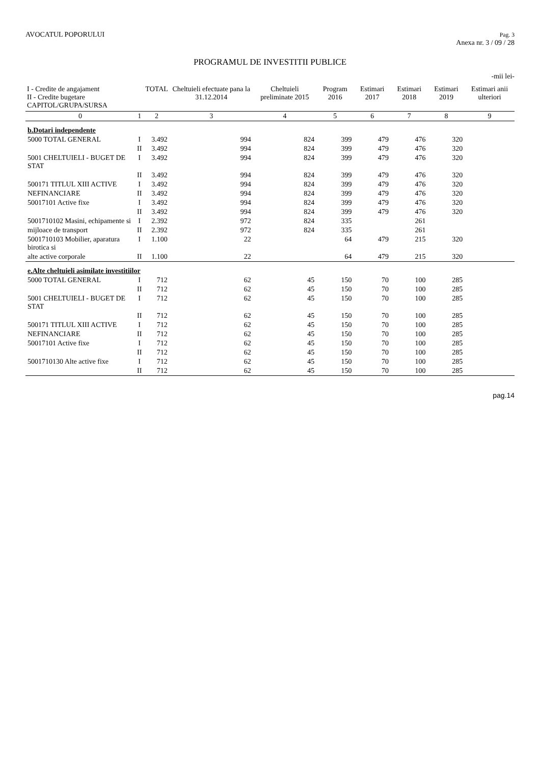AVOCATUL POPORULUI
Pag. 3
Anexa nr. 3 / 09 / 28
PROGRAMUL DE INVESTITII PUBLICE
-mii lei-
| I - Credite de angajament II - Credite bugetare CAPITOL/GRUPA/SURSA | | TOTAL | Cheltuieli efectuate pana la 31.12.2014 | Cheltuieli preliminate 2015 | Program 2016 | Estimari 2017 | Estimari 2018 | Estimari 2019 | Estimari anii ulteriori |
| --- | --- | --- | --- | --- | --- | --- | --- | --- | --- |
| 0 | 1 | 2 | 3 | 4 | 5 | 6 | 7 | 8 | 9 |
| b.Dotari independente | | | | | | | | | |
| 5000 TOTAL GENERAL | I | 3.492 | 994 | 824 | 399 | 479 | 476 | 320 | |
| | II | 3.492 | 994 | 824 | 399 | 479 | 476 | 320 | |
| 5001 CHELTUIELI - BUGET DE STAT | I | 3.492 | 994 | 824 | 399 | 479 | 476 | 320 | |
| | II | 3.492 | 994 | 824 | 399 | 479 | 476 | 320 | |
| 500171 TITLUL XIII ACTIVE | I | 3.492 | 994 | 824 | 399 | 479 | 476 | 320 | |
| NEFINANCIARE | II | 3.492 | 994 | 824 | 399 | 479 | 476 | 320 | |
| 50017101 Active fixe | I | 3.492 | 994 | 824 | 399 | 479 | 476 | 320 | |
| | II | 3.492 | 994 | 824 | 399 | 479 | 476 | 320 | |
| 5001710102 Masini, echipamente si | I | 2.392 | 972 | 824 | 335 | | 261 | | |
| mijloace de transport | II | 2.392 | 972 | 824 | 335 | | 261 | | |
| 5001710103 Mobilier, aparatura birotica si | I | 1.100 | 22 | | 64 | 479 | 215 | 320 | |
| alte active corporale | II | 1.100 | 22 | | 64 | 479 | 215 | 320 | |
| e.Alte cheltuieli asimilate investitiilor | | | | | | | | | |
| 5000 TOTAL GENERAL | I | 712 | 62 | 45 | 150 | 70 | 100 | 285 | |
| | II | 712 | 62 | 45 | 150 | 70 | 100 | 285 | |
| 5001 CHELTUIELI - BUGET DE STAT | I | 712 | 62 | 45 | 150 | 70 | 100 | 285 | |
| | II | 712 | 62 | 45 | 150 | 70 | 100 | 285 | |
| 500171 TITLUL XIII ACTIVE | I | 712 | 62 | 45 | 150 | 70 | 100 | 285 | |
| NEFINANCIARE | II | 712 | 62 | 45 | 150 | 70 | 100 | 285 | |
| 50017101 Active fixe | I | 712 | 62 | 45 | 150 | 70 | 100 | 285 | |
| | II | 712 | 62 | 45 | 150 | 70 | 100 | 285 | |
| 5001710130 Alte active fixe | I | 712 | 62 | 45 | 150 | 70 | 100 | 285 | |
| | II | 712 | 62 | 45 | 150 | 70 | 100 | 285 | |
pag.14